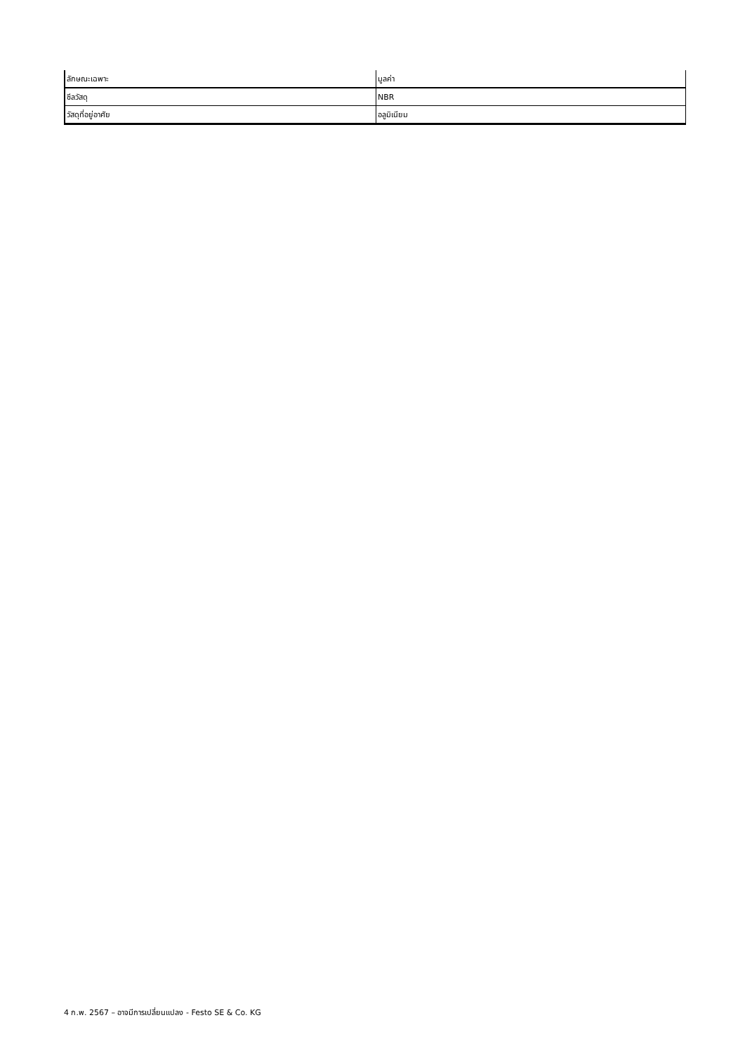| ลักษณะเฉพาะ | มูลค่า |
| --- | --- |
| ซีลวัสดุ | NBR |
| วัสดุที่อยู่อาศัย | อลูมิเนียม |
4 ก.พ. 2567 – อาจมีการเปลี่ยนแปลง - Festo SE & Co. KG